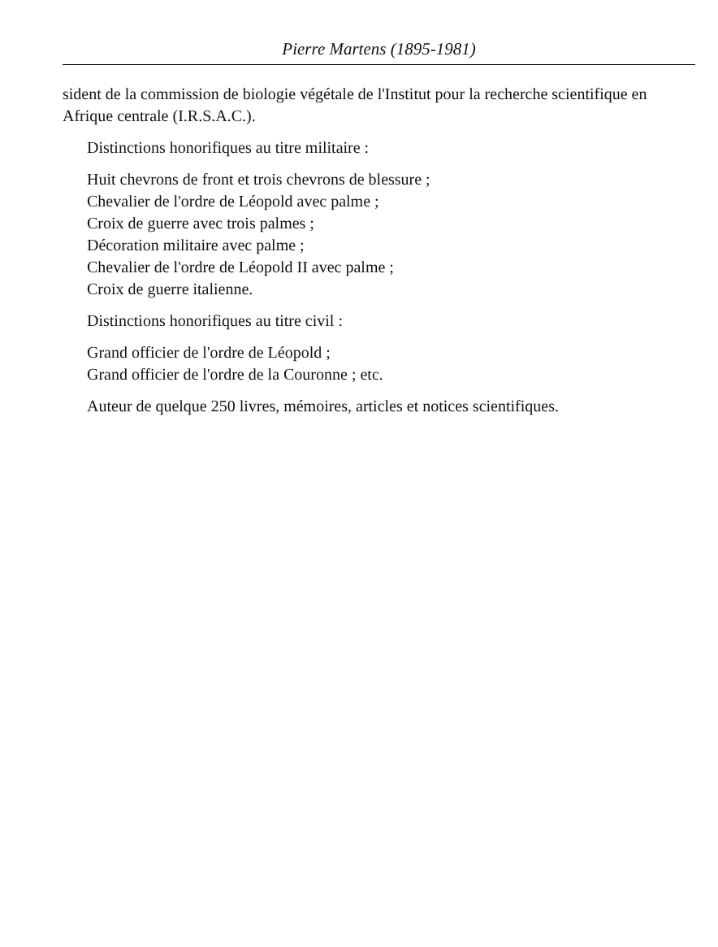Pierre Martens (1895-1981)
sident de la commission de biologie végétale de l'Institut pour la recherche scientifique en Afrique centrale (I.R.S.A.C.).
Distinctions honorifiques au titre militaire :
Huit chevrons de front et trois chevrons de blessure ;
Chevalier de l'ordre de Léopold avec palme ;
Croix de guerre avec trois palmes ;
Décoration militaire avec palme ;
Chevalier de l'ordre de Léopold II avec palme ;
Croix de guerre italienne.
Distinctions honorifiques au titre civil :
Grand officier de l'ordre de Léopold ;
Grand officier de l'ordre de la Couronne ; etc.
Auteur de quelque 250 livres, mémoires, articles et notices scientifiques.